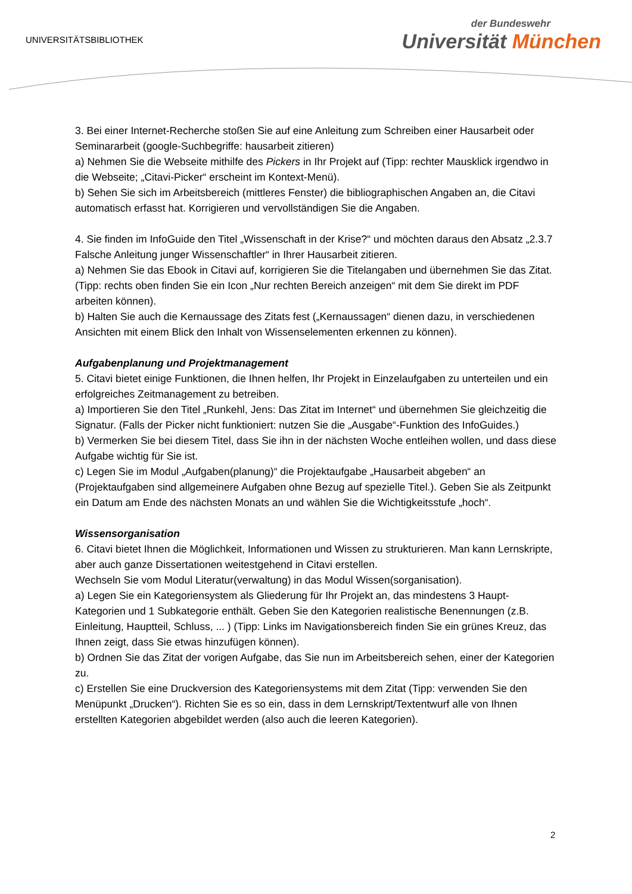UNIVERSITÄTSBIBLIOTHEK
der Bundeswehr
Universität München
3. Bei einer Internet-Recherche stoßen Sie auf eine Anleitung zum Schreiben einer Hausarbeit oder Seminararbeit (google-Suchbegriffe: hausarbeit zitieren)
a) Nehmen Sie die Webseite mithilfe des Pickers in Ihr Projekt auf (Tipp: rechter Mausklick irgendwo in die Webseite; „Citavi-Picker“ erscheint im Kontext-Menü).
b) Sehen Sie sich im Arbeitsbereich (mittleres Fenster) die bibliographischen Angaben an, die Citavi automatisch erfasst hat. Korrigieren und vervollständigen Sie die Angaben.
4. Sie finden im InfoGuide den Titel „Wissenschaft in der Krise?“ und möchten daraus den Absatz „2.3.7 Falsche Anleitung junger Wissenschaftler“ in Ihrer Hausarbeit zitieren.
a) Nehmen Sie das Ebook in Citavi auf, korrigieren Sie die Titelangaben und übernehmen Sie das Zitat. (Tipp: rechts oben finden Sie ein Icon „Nur rechten Bereich anzeigen“ mit dem Sie direkt im PDF arbeiten können).
b) Halten Sie auch die Kernaussage des Zitats fest („Kernaussagen“ dienen dazu, in verschiedenen Ansichten mit einem Blick den Inhalt von Wissenselementen erkennen zu können).
Aufgabenplanung und Projektmanagement
5. Citavi bietet einige Funktionen, die Ihnen helfen, Ihr Projekt in Einzelaufgaben zu unterteilen und ein erfolgreiches Zeitmanagement zu betreiben.
a) Importieren Sie den Titel „Runkehl, Jens: Das Zitat im Internet“ und übernehmen Sie gleichzeitig die Signatur. (Falls der Picker nicht funktioniert: nutzen Sie die „Ausgabe“-Funktion des InfoGuides.)
b) Vermerken Sie bei diesem Titel, dass Sie ihn in der nächsten Woche entleihen wollen, und dass diese Aufgabe wichtig für Sie ist.
c) Legen Sie im Modul „Aufgaben(planung)“ die Projektaufgabe „Hausarbeit abgeben“ an (Projektaufgaben sind allgemeinere Aufgaben ohne Bezug auf spezielle Titel.). Geben Sie als Zeitpunkt ein Datum am Ende des nächsten Monats an und wählen Sie die Wichtigkeitsstufe „hoch“.
Wissensorganisation
6. Citavi bietet Ihnen die Möglichkeit, Informationen und Wissen zu strukturieren. Man kann Lernskripte, aber auch ganze Dissertationen weitestgehend in Citavi erstellen.
Wechseln Sie vom Modul Literatur(verwaltung) in das Modul Wissen(sorganisation).
a) Legen Sie ein Kategoriensystem als Gliederung für Ihr Projekt an, das mindestens 3 Haupt-Kategorien und 1 Subkategorie enthält. Geben Sie den Kategorien realistische Benennungen (z.B. Einleitung, Hauptteil, Schluss, ... ) (Tipp: Links im Navigationsbereich finden Sie ein grünes Kreuz, das Ihnen zeigt, dass Sie etwas hinzufügen können).
b) Ordnen Sie das Zitat der vorigen Aufgabe, das Sie nun im Arbeitsbereich sehen, einer der Kategorien zu.
c) Erstellen Sie eine Druckversion des Kategoriensystems mit dem Zitat (Tipp: verwenden Sie den Menüpunkt „Drucken“). Richten Sie es so ein, dass in dem Lernskript/Textentwurf alle von Ihnen erstellten Kategorien abgebildet werden (also auch die leeren Kategorien).
2